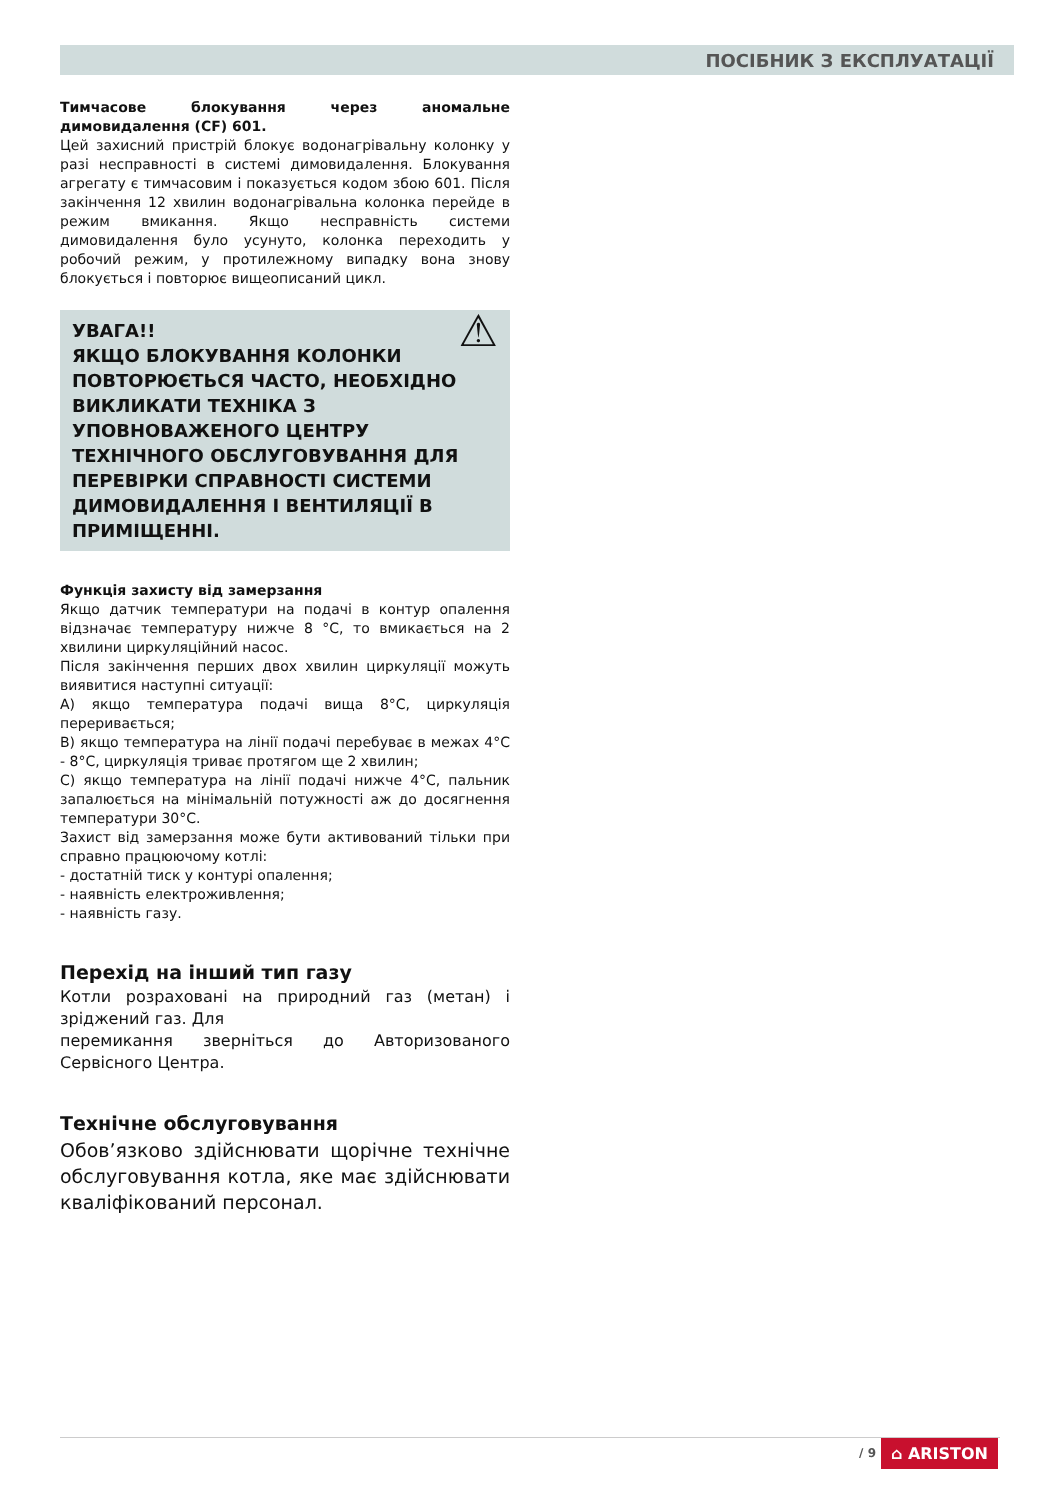ПОСІБНИК З ЕКСПЛУАТАЦІЇ
Тимчасове блокування через аномальне димовидалення (CF) 601.
Цей захисний пристрій блокує водонагрівальну колонку у разі несправності в системі димовидалення. Блокування агрегату є тимчасовим і показується кодом збою 601. Після закінчення 12 хвилин водонагрівальна колонка перейде в режим вмикання. Якщо несправність системи димовидалення було усунуто, колонка переходить у робочий режим, у протилежному випадку вона знову блокується і повторює вищеописаний цикл.
⚠ УВАГА!!
ЯКЩО БЛОКУВАННЯ КОЛОНКИ ПОВТОРЮЄТЬСЯ ЧАСТО, НЕОБХІДНО ВИКЛИКАТИ ТЕХНІКА З УПОВНОВАЖЕНОГО ЦЕНТРУ ТЕХНІЧНОГО ОБСЛУГОВУВАННЯ ДЛЯ ПЕРЕВІРКИ СПРАВНОСТІ СИСТЕМИ ДИМОВИДАЛЕННЯ І ВЕНТИЛЯЦІЇ В ПРИМІЩЕННІ.
Функція захисту від замерзання
Якщо датчик температури на подачі в контур опалення відзначає температуру нижче 8 °C, то вмикається на 2 хвилини циркуляційний насос.
Після закінчення перших двох хвилин циркуляції можуть виявитися наступні ситуації:
A) якщо температура подачі вища 8°C, циркуляція переривається;
B) якщо температура на лінії подачі перебуває в межах 4°C - 8°C, циркуляція триває протягом ще 2 хвилин;
C) якщо температура на лінії подачі нижче 4°C, пальник запалюється на мінімальній потужності аж до досягнення температури 30°C.
Захист від замерзання може бути активований тільки при справно працюючому котлі:
- достатній тиск у контурі опалення;
- наявність електроживлення;
- наявність газу.
Перехід на інший тип газу
Котли розраховані на природний газ (метан) і зріджений газ. Для
перемикання зверніться до Авторизованого Сервісного Центра.
Технічне обслуговування
Обов’язково здійснювати щорічне технічне обслуговування котла, яке має здійснювати кваліфікований персонал.
/ 9 ⌂ ARISTON